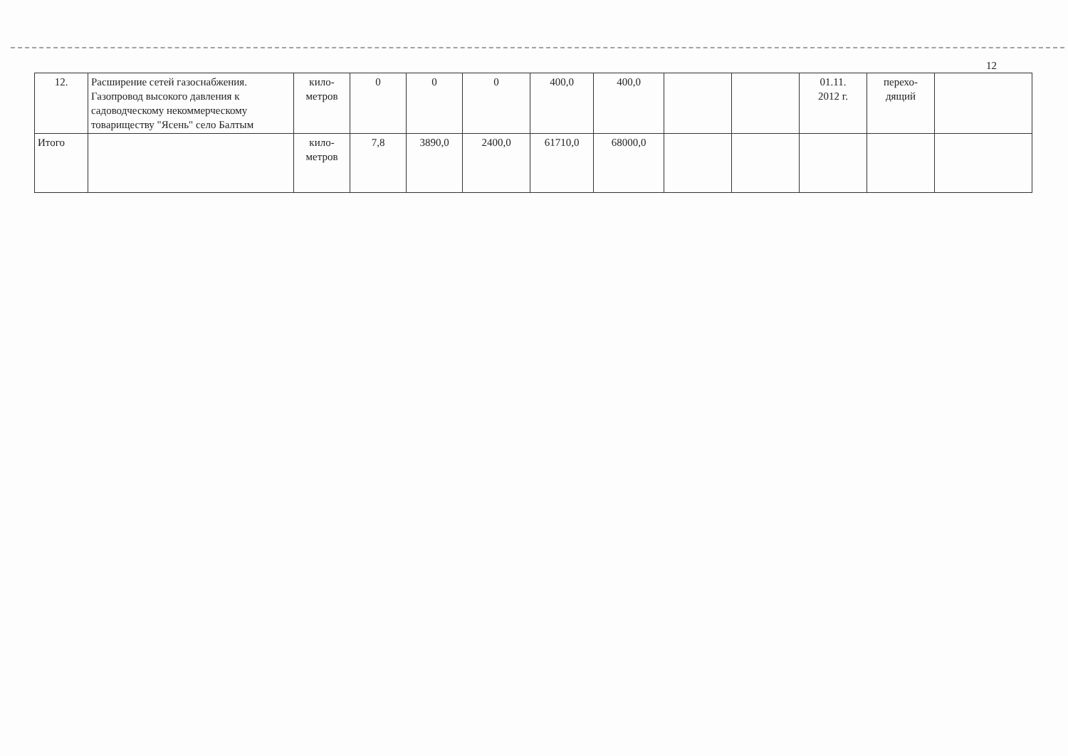12
| 12. | Расширение сетей газоснабжения. Газопровод высокого давления к садоводческому некоммерческому товариществу "Ясень" село Балтым | кило- метров | 0 | 0 | 0 | 400,0 | 400,0 | | | 01.11. 2012 г. | перехо- дящий | |
| Итого | | кило- метров | 7,8 | 3890,0 | 2400,0 | 61710,0 | 68000,0 | | | | | |